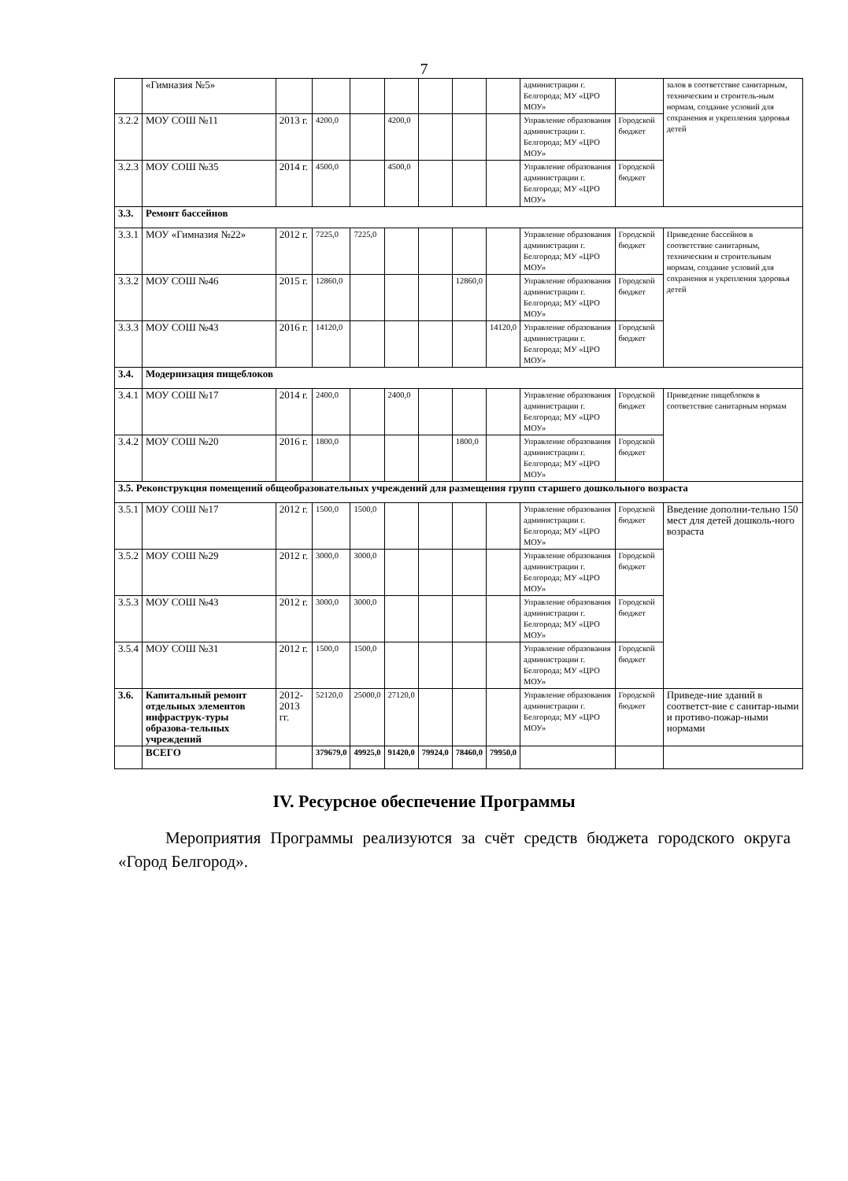7
| | «Гимназия №5» | | | | | | | | администрации г. Белгорода; МУ «ЦРО МОУ» | | залов в соответствие санитарным, техническим и строитель-ным нормам, создание условий для сохранения и укрепления здоровья детей |
| 3.2.2 | МОУ СОШ №11 | 2013 г. | 4200,0 | | 4200,0 | | | | Управление образования администрации г. Белгорода; МУ «ЦРО МОУ» | Городской бюджет | |
| 3.2.3 | МОУ СОШ №35 | 2014 г. | 4500,0 | | 4500,0 | | | | Управление образования администрации г. Белгорода; МУ «ЦРО МОУ» | Городской бюджет | |
| 3.3. | Ремонт бассейнов | | | | | | | | | | |
| 3.3.1 | МОУ «Гимназия №22» | 2012 г. | 7225,0 | 7225,0 | | | | | Управление образования администрации г. Белгорода; МУ «ЦРО МОУ» | Городской бюджет | Приведение бассейнов в соответствие санитарным, техническим и строительным нормам, создание условий для сохранения и укрепления здоровья детей |
| 3.3.2 | МОУ СОШ №46 | 2015 г. | 12860,0 | | | | 12860,0 | | Управление образования администрации г. Белгорода; МУ «ЦРО МОУ» | Городской бюджет | |
| 3.3.3 | МОУ СОШ №43 | 2016 г. | 14120,0 | | | | | 14120,0 | Управление образования администрации г. Белгорода; МУ «ЦРО МОУ» | Городской бюджет | |
| 3.4. | Модернизация пищеблоков | | | | | | | | | | |
| 3.4.1 | МОУ СОШ №17 | 2014 г. | 2400,0 | | 2400,0 | | | | Управление образования администрации г. Белгорода; МУ «ЦРО МОУ» | Городской бюджет | Приведение пищеблоков в соответствие санитарным нормам |
| 3.4.2 | МОУ СОШ №20 | 2016 г. | 1800,0 | | | | 1800,0 | | Управление образования администрации г. Белгорода; МУ «ЦРО МОУ» | Городской бюджет | |
| 3.5. Реконструкция помещений общеобразовательных учреждений для размещения групп старшего дошкольного возраста | | | | | | | | | | | |
| 3.5.1 | МОУ СОШ №17 | 2012 г. | 1500,0 | 1500,0 | | | | | Управление образования администрации г. Белгорода; МУ «ЦРО МОУ» | Городской бюджет | Введение дополни-тельно 150 мест для детей дошколь-ного возраста |
| 3.5.2 | МОУ СОШ №29 | 2012 г. | 3000,0 | 3000,0 | | | | | Управление образования администрации г. Белгорода; МУ «ЦРО МОУ» | Городской бюджет | |
| 3.5.3 | МОУ СОШ №43 | 2012 г. | 3000,0 | 3000,0 | | | | | Управление образования администрации г. Белгорода; МУ «ЦРО МОУ» | Городской бюджет | |
| 3.5.4 | МОУ СОШ №31 | 2012 г. | 1500,0 | 1500,0 | | | | | Управление образования администрации г. Белгорода; МУ «ЦРО МОУ» | Городской бюджет | |
| 3.6. | Капитальный ремонт отдельных элементов инфраструк-туры образова-тельных учреждений | 2012-2013 гг. | 52120,0 | 25000,0 | 27120,0 | | | | Управление образования администрации г. Белгорода; МУ «ЦРО МОУ» | Городской бюджет | Приведе-ние зданий в соответст-вие с санитар-ными и противо-пожар-ными нормами |
| | ВСЕГО | | 379679,0 | 49925,0 | 91420,0 | 79924,0 | 78460,0 | 79950,0 | | | |
IV. Ресурсное обеспечение Программы
Мероприятия Программы реализуются за счёт средств бюджета городского округа «Город Белгород».